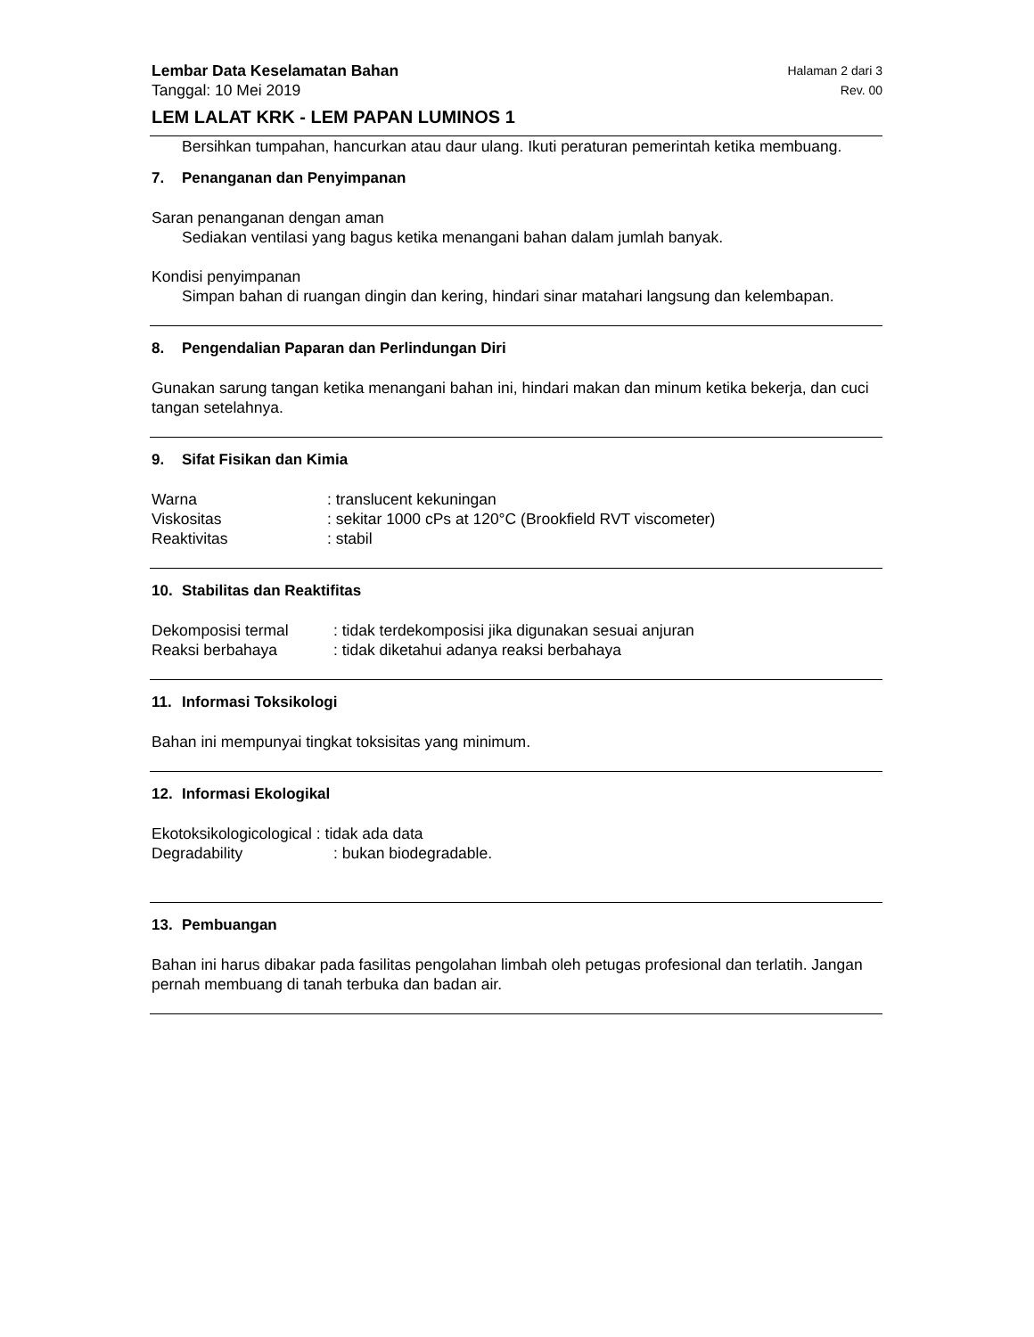Lembar Data Keselamatan Bahan Halaman 2 dari 3
Tanggal: 10 Mei 2019 Rev. 00
LEM LALAT KRK - LEM PAPAN LUMINOS 1
Bersihkan tumpahan, hancurkan atau daur ulang. Ikuti peraturan pemerintah ketika membuang.
7. Penanganan dan Penyimpanan
Saran penanganan dengan aman
Sediakan ventilasi yang bagus ketika menangani bahan dalam jumlah banyak.
Kondisi penyimpanan
Simpan bahan di ruangan dingin dan kering, hindari sinar matahari langsung dan kelembapan.
8. Pengendalian Paparan dan Perlindungan Diri
Gunakan sarung tangan ketika menangani bahan ini, hindari makan dan minum ketika bekerja, dan cuci tangan setelahnya.
9. Sifat Fisikan dan Kimia
| Warna | : translucent kekuningan |
| Viskositas | : sekitar 1000 cPs at 120°C (Brookfield RVT viscometer) |
| Reaktivitas | : stabil |
10. Stabilitas dan Reaktifitas
| Dekomposisi termal | : tidak terdekomposisi jika digunakan sesuai anjuran |
| Reaksi berbahaya | : tidak diketahui adanya reaksi berbahaya |
11. Informasi Toksikologi
Bahan ini mempunyai tingkat toksisitas yang minimum.
12. Informasi Ekologikal
Ekotoksikologicological : tidak ada data
| Degradability | : bukan biodegradable. |
13. Pembuangan
Bahan ini harus dibakar pada fasilitas pengolahan limbah oleh petugas profesional dan terlatih. Jangan pernah membuang di tanah terbuka dan badan air.